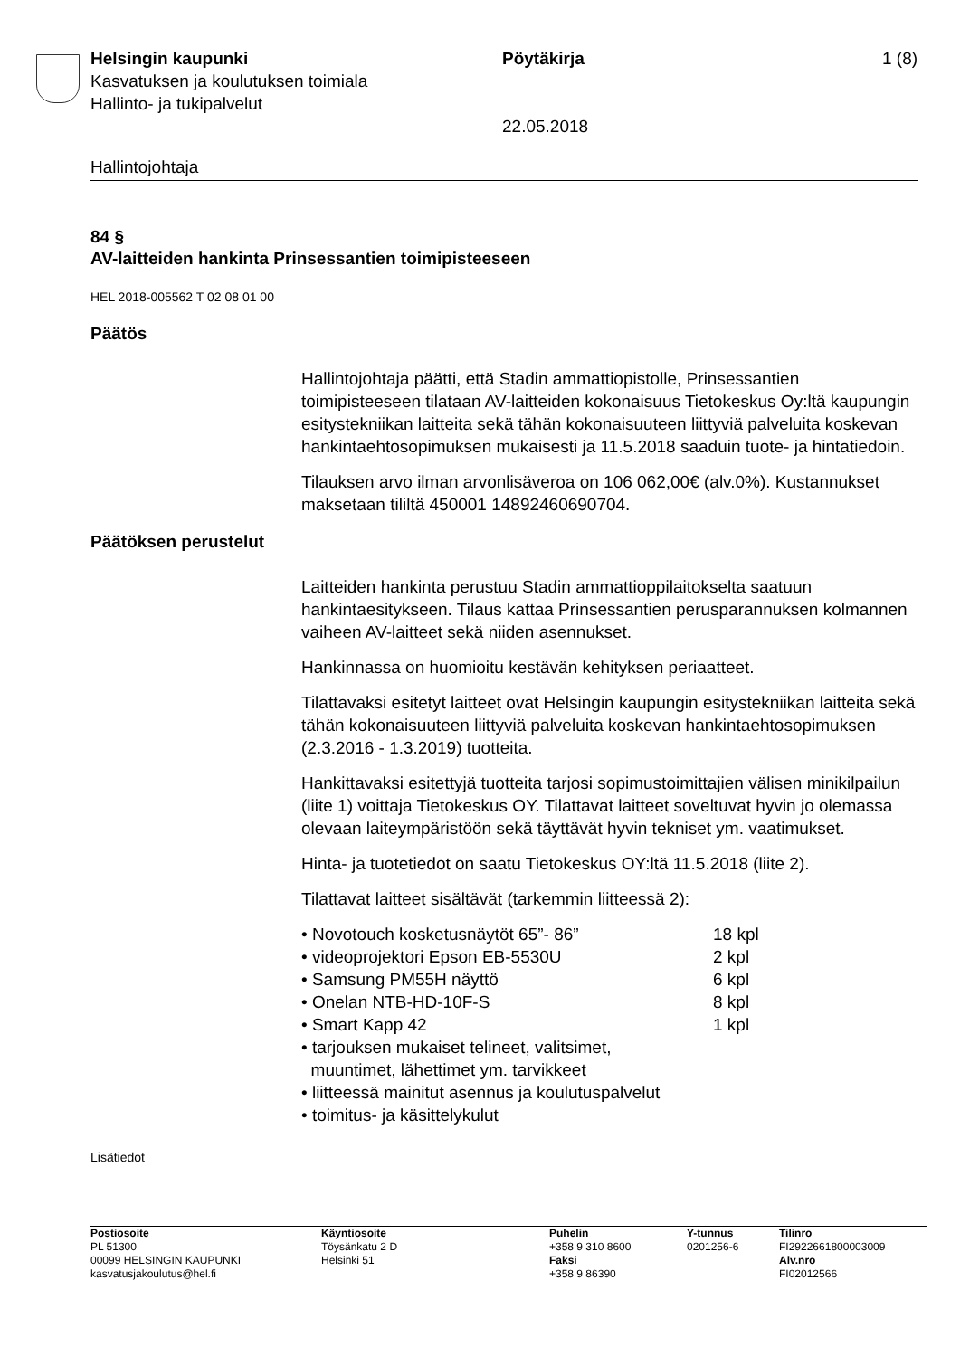Helsingin kaupunki Pöytäkirja 1 (8)
Kasvatuksen ja koulutuksen toimiala
Hallinto- ja tukipalvelut
22.05.2018
Hallintojohtaja
84 §
AV-laitteiden hankinta Prinsessantien toimipisteeseen
HEL 2018-005562 T 02 08 01 00
Päätös
Hallintojohtaja päätti, että Stadin ammattiopistolle, Prinsessantien toimipisteeseen tilataan AV-laitteiden kokonaisuus Tietokeskus Oy:ltä kaupungin esitystekniikan laitteita sekä tähän kokonaisuuteen liittyviä palveluita koskevan hankintaehtosopimuksen mukaisesti ja 11.5.2018 saaduin tuote- ja hintatiedoin.
Tilauksen arvo ilman arvonlisäveroa on 106 062,00€ (alv.0%). Kustannukset maksetaan tililtä 450001 14892460690704.
Päätöksen perustelut
Laitteiden hankinta perustuu Stadin ammattioppilaitokselta saatuun hankintaesitykseen. Tilaus kattaa Prinsessantien perusparannuksen kolmannen vaiheen AV-laitteet sekä niiden asennukset.
Hankinnassa on huomioitu kestävän kehityksen periaatteet.
Tilattavaksi esitetyt laitteet ovat Helsingin kaupungin esitystekniikan laitteita sekä tähän kokonaisuuteen liittyviä palveluita koskevan hankintaehtosopimuksen (2.3.2016 - 1.3.2019) tuotteita.
Hankittavaksi esitettyjä tuotteita tarjosi sopimustoimittajien välisen minikilpailun (liite 1) voittaja Tietokeskus OY. Tilattavat laitteet soveltuvat hyvin jo olemassa olevaan laiteympäristöön sekä täyttävät hyvin tekniset ym. vaatimukset.
Hinta- ja tuotetiedot on saatu Tietokeskus OY:ltä 11.5.2018 (liite 2).
Tilattavat laitteet sisältävät (tarkemmin liitteessä 2):
• Novotouch kosketusnäytöt 65”- 86” 18 kpl
• videoprojektori Epson EB-5530U 2 kpl
• Samsung PM55H näyttö 6 kpl
• Onelan NTB-HD-10F-S 8 kpl
• Smart Kapp 42 1 kpl
• tarjouksen mukaiset telineet, valitsimet,
muuntimet, lähettimet ym. tarvikkeet
• liitteessä mainitut asennus ja koulutuspalvelut
• toimitus- ja käsittelykulut
Lisätiedot
Postiosoite
PL 51300
00099 HELSINGIN KAUPUNKI
kasvatusjakoulutus@hel.fi
Käyntiosoite
Töysänkatu 2 D
Helsinki 51
Puhelin
+358 9 310 8600
Faksi
+358 9 86390
Y-tunnus
0201256-6
Tilinro
FI2922661800003009
Alv.nro
FI02012566